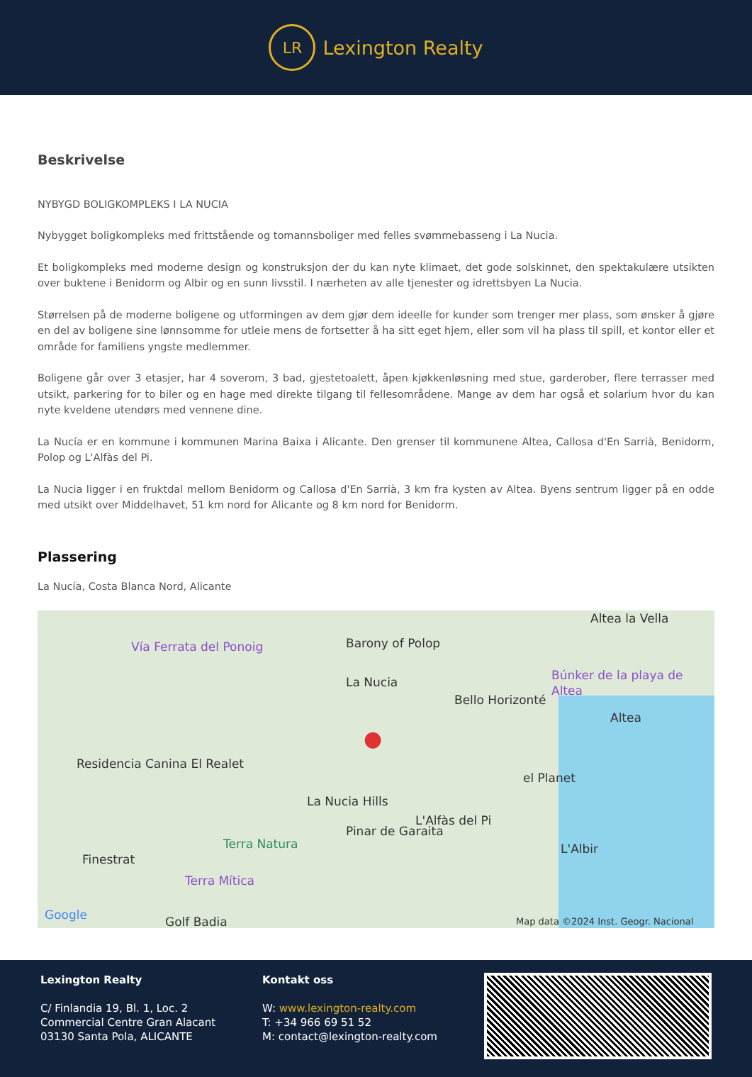LR
Lexington Realty
Beskrivelse
NYBYGD BOLIGKOMPLEKS I LA NUCIA
Nybygget boligkompleks med frittstående og tomannsboliger med felles svømmebasseng i La Nucia.
Et boligkompleks med moderne design og konstruksjon der du kan nyte klimaet, det gode solskinnet, den spektakulære utsikten over buktene i Benidorm og Albir og en sunn livsstil. I nærheten av alle tjenester og idrettsbyen La Nucia.
Størrelsen på de moderne boligene og utformingen av dem gjør dem ideelle for kunder som trenger mer plass, som ønsker å gjøre en del av boligene sine lønnsomme for utleie mens de fortsetter å ha sitt eget hjem, eller som vil ha plass til spill, et kontor eller et område for familiens yngste medlemmer.
Boligene går over 3 etasjer, har 4 soverom, 3 bad, gjestetoalett, åpen kjøkkenløsning med stue, garderober, flere terrasser med utsikt, parkering for to biler og en hage med direkte tilgang til fellesområdene. Mange av dem har også et solarium hvor du kan nyte kveldene utendørs med vennene dine.
La Nucía er en kommune i kommunen Marina Baixa i Alicante. Den grenser til kommunene Altea, Callosa d'En Sarrià, Benidorm, Polop og L'Alfàs del Pi.
La Nucia ligger i en fruktdal mellom Benidorm og Callosa d'En Sarrià, 3 km fra kysten av Altea. Byens sentrum ligger på en odde med utsikt over Middelhavet, 51 km nord for Alicante og 8 km nord for Benidorm.
Plassering
La Nucía, Costa Blanca Nord, Alicante
Altea la Vella
Vía Ferrata del Ponoig Barony of Polop
La Nucia Búnker de la playa de Altea
Bello Horizonté
Altea
Residencia Canina El Realet
el Planet
La Nucia Hills
L'Alfàs del Pi
Pinar de Garaita
Terra Natura L'Albir
Finestrat
Terra Mítica
Google Golf Badia Map data ©2024 Inst. Geogr. Nacional
●
Lexington Realty
C/ Finlandia 19, Bl. 1, Loc. 2
Commercial Centre Gran Alacant
03130 Santa Pola, ALICANTE
Kontakt oss
W: www.lexington-realty.com
T: +34 966 69 51 52
M: contact@lexington-realty.com